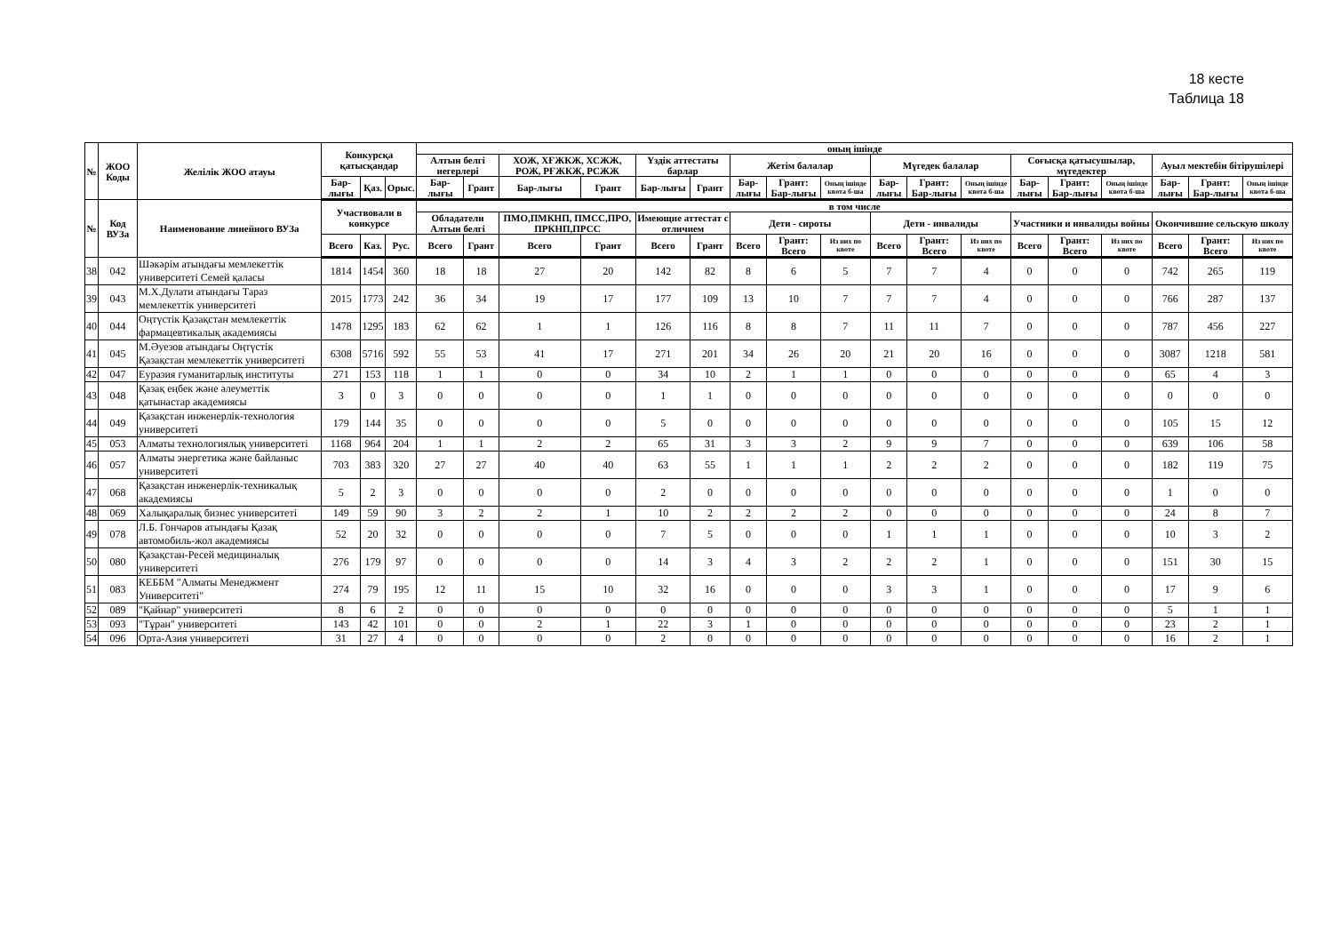18 кесте
Таблица 18
| № | ЖОО Коды | Желілік ЖОО атауы | Конкурсқа қатысқандар | | | оның ішінде | | | | | | | | | | | | | | | | | |
| --- | --- | --- | --- | --- | --- | --- | --- | --- | --- | --- | --- | --- | --- | --- | --- | --- | --- | --- | --- | --- | --- | --- | --- |
| | | | | | | Алтын белгі иегерлері | | ХОЖ, ХҒЖКЖ, ХСЖЖ, РОЖ, РҒЖКЖ, РСЖЖ | | Үздік аттестаты барлар | | Жетім балалар | | | Мүгедек балалар | | | Соғысқа қатысушылар, мүгедектер | | | Ауыл мектебін бітірушілері | | |
| | | | Бар-лығы | Қаз. | Орыс. | Бар-лығы | Грант | Бар-лығы | Грант | Бар-лығы | Грант | Бар-лығы | Грант: Бар-лығы | Оның ішінде квота б-ша | Бар-лығы | Грант: Бар-лығы | Оның ішінде квота б-ша | Бар-лығы | Грант: Бар-лығы | Оның ішінде квота б-ша | Бар-лығы | Грант: Бар-лығы | Оның ішінде квота б-ша |
| № | Код ВУЗа | Наименование линейного ВУЗа | Участвовали в конкурсе | | | в том числе | | | | | | | | | | | | | | | | | |
| | | | | | | Обладатели Алтын белгі | | ПМО,ПМКНП, ПМСС,ПРО, ПРКНП,ПРСС | | Имеющие аттестат с отличием | | Дети - сироты | | | Дети - инвалиды | | | Участники и инвалиды войны | | | Окончившие сельскую школу | | |
| | | | Всего | Каз. | Рус. | Всего | Грант | Всего | Грант | Всего | Грант | Всего | Грант: Всего | Из них по квоте | Всего | Грант: Всего | Из них по квоте | Всего | Грант: Всего | Из них по квоте | Всего | Грант: Всего | Из них по квоте |
| 38 | 042 | Шәкәрім атындағы мемлекеттік университеті Семей қаласы | 1814 | 1454 | 360 | 18 | 18 | 27 | 20 | 142 | 82 | 8 | 6 | 5 | 7 | 7 | 4 | 0 | 0 | 0 | 742 | 265 | 119 |
| 39 | 043 | М.Х.Дулати атындағы Тараз мемлекеттік университеті | 2015 | 1773 | 242 | 36 | 34 | 19 | 17 | 177 | 109 | 13 | 10 | 7 | 7 | 7 | 4 | 0 | 0 | 0 | 766 | 287 | 137 |
| 40 | 044 | Оңтүстік Қазақстан мемлекеттік фармацевтикалық академиясы | 1478 | 1295 | 183 | 62 | 62 | 1 | 1 | 126 | 116 | 8 | 8 | 7 | 11 | 11 | 7 | 0 | 0 | 0 | 787 | 456 | 227 |
| 41 | 045 | М.Әуезов атындағы Оңтүстік Қазақстан мемлекеттік университеті | 6308 | 5716 | 592 | 55 | 53 | 41 | 17 | 271 | 201 | 34 | 26 | 20 | 21 | 20 | 16 | 0 | 0 | 0 | 3087 | 1218 | 581 |
| 42 | 047 | Еуразия гуманитарлық институты | 271 | 153 | 118 | 1 | 1 | 0 | 0 | 34 | 10 | 2 | 1 | 1 | 0 | 0 | 0 | 0 | 0 | 0 | 65 | 4 | 3 |
| 43 | 048 | Қазақ еңбек және әлеуметтік қатынастар академиясы | 3 | 0 | 3 | 0 | 0 | 0 | 0 | 1 | 1 | 0 | 0 | 0 | 0 | 0 | 0 | 0 | 0 | 0 | 0 | 0 | 0 |
| 44 | 049 | Қазақстан инженерлік-технология университеті | 179 | 144 | 35 | 0 | 0 | 0 | 0 | 5 | 0 | 0 | 0 | 0 | 0 | 0 | 0 | 0 | 0 | 0 | 105 | 15 | 12 |
| 45 | 053 | Алматы технологиялық университеті | 1168 | 964 | 204 | 1 | 1 | 2 | 2 | 65 | 31 | 3 | 3 | 2 | 9 | 9 | 7 | 0 | 0 | 0 | 639 | 106 | 58 |
| 46 | 057 | Алматы энергетика және байланыс университеті | 703 | 383 | 320 | 27 | 27 | 40 | 40 | 63 | 55 | 1 | 1 | 1 | 2 | 2 | 2 | 0 | 0 | 0 | 182 | 119 | 75 |
| 47 | 068 | Қазақстан инженерлік-техникалық академиясы | 5 | 2 | 3 | 0 | 0 | 0 | 0 | 2 | 0 | 0 | 0 | 0 | 0 | 0 | 0 | 0 | 0 | 0 | 1 | 0 | 0 |
| 48 | 069 | Халықаралық бизнес университеті | 149 | 59 | 90 | 3 | 2 | 2 | 1 | 10 | 2 | 2 | 2 | 2 | 0 | 0 | 0 | 0 | 0 | 0 | 24 | 8 | 7 |
| 49 | 078 | Л.Б. Гончаров атындағы Қазақ автомобиль-жол академиясы | 52 | 20 | 32 | 0 | 0 | 0 | 0 | 7 | 5 | 0 | 0 | 0 | 1 | 1 | 1 | 0 | 0 | 0 | 10 | 3 | 2 |
| 50 | 080 | Қазақстан-Ресей медициналық университеті | 276 | 179 | 97 | 0 | 0 | 0 | 0 | 14 | 3 | 4 | 3 | 2 | 2 | 2 | 1 | 0 | 0 | 0 | 151 | 30 | 15 |
| 51 | 083 | КЕББМ "Алматы Менеджмент Университеті" | 274 | 79 | 195 | 12 | 11 | 15 | 10 | 32 | 16 | 0 | 0 | 0 | 3 | 3 | 1 | 0 | 0 | 0 | 17 | 9 | 6 |
| 52 | 089 | "Қайнар" университеті | 8 | 6 | 2 | 0 | 0 | 0 | 0 | 0 | 0 | 0 | 0 | 0 | 0 | 0 | 0 | 0 | 0 | 0 | 5 | 1 | 1 |
| 53 | 093 | "Тұран" университеті | 143 | 42 | 101 | 0 | 0 | 2 | 1 | 22 | 3 | 1 | 0 | 0 | 0 | 0 | 0 | 0 | 0 | 0 | 23 | 2 | 1 |
| 54 | 096 | Орта-Азия университеті | 31 | 27 | 4 | 0 | 0 | 0 | 0 | 2 | 0 | 0 | 0 | 0 | 0 | 0 | 0 | 0 | 0 | 0 | 16 | 2 | 1 |